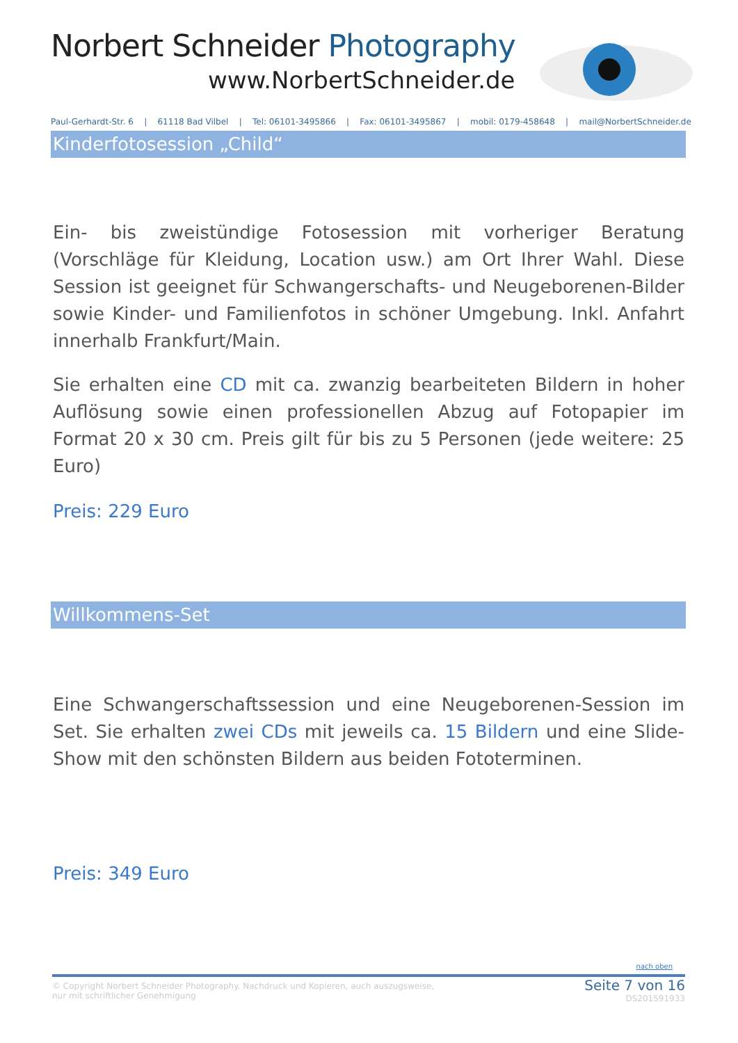Norbert Schneider Photography
www.NorbertSchneider.de
Paul-Gerhardt-Str. 6 | 61118 Bad Vilbel | Tel: 06101-3495866 | Fax: 06101-3495867 | mobil: 0179-458648 | mail@NorbertSchneider.de
Kinderfotosession „Child“
Ein- bis zweistündige Fotosession mit vorheriger Beratung (Vorschläge für Kleidung, Location usw.) am Ort Ihrer Wahl. Diese Session ist geeignet für Schwangerschafts- und Neugeborenen-Bilder sowie Kinder- und Familienfotos in schöner Umgebung. Inkl. Anfahrt innerhalb Frankfurt/Main.
Sie erhalten eine CD mit ca. zwanzig bearbeiteten Bildern in hoher Auflösung sowie einen professionellen Abzug auf Fotopapier im Format 20 x 30 cm. Preis gilt für bis zu 5 Personen (jede weitere: 25 Euro)
Preis: 229 Euro
Willkommens-Set
Eine Schwangerschaftssession und eine Neugeborenen-Session im Set. Sie erhalten zwei CDs mit jeweils ca. 15 Bildern und eine Slide-Show mit den schönsten Bildern aus beiden Fototerminen.
Preis: 349 Euro
nach oben
© Copyright Norbert Schneider Photography. Nachdruck und Kopieren, auch auszugsweise,
nur mit schriftlicher Genehmigung
Seite 7 von 16
DS201591933